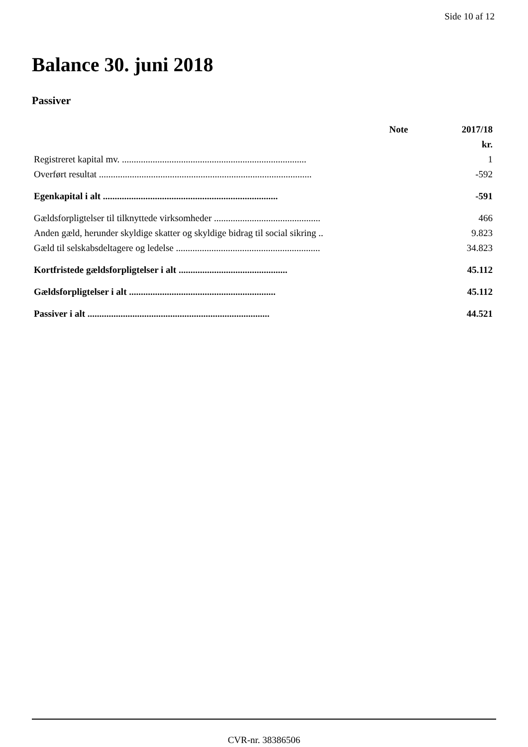Side 10 af 12
Balance 30. juni 2018
Passiver
| | Note | 2017/18 |
| --- | --- | --- |
| | | kr. |
| Registreret kapital mv. .............................................................................. | | 1 |
| Overført resultat .......................................................................................... | | -592 |
| Egenkapital i alt .......................................................................... | | -591 |
| Gældsforpligtelser til tilknyttede virksomheder ............................................. | | 466 |
| Anden gæld, herunder skyldige skatter og skyldige bidrag til social sikring .. | | 9.823 |
| Gæld til selskabsdeltagere og ledelse ............................................................. | | 34.823 |
| Kortfristede gældsforpligtelser i alt .............................................. | | 45.112 |
| Gældsforpligtelser i alt .............................................................. | | 45.112 |
| Passiver i alt ............................................................................. | | 44.521 |
CVR-nr. 38386506